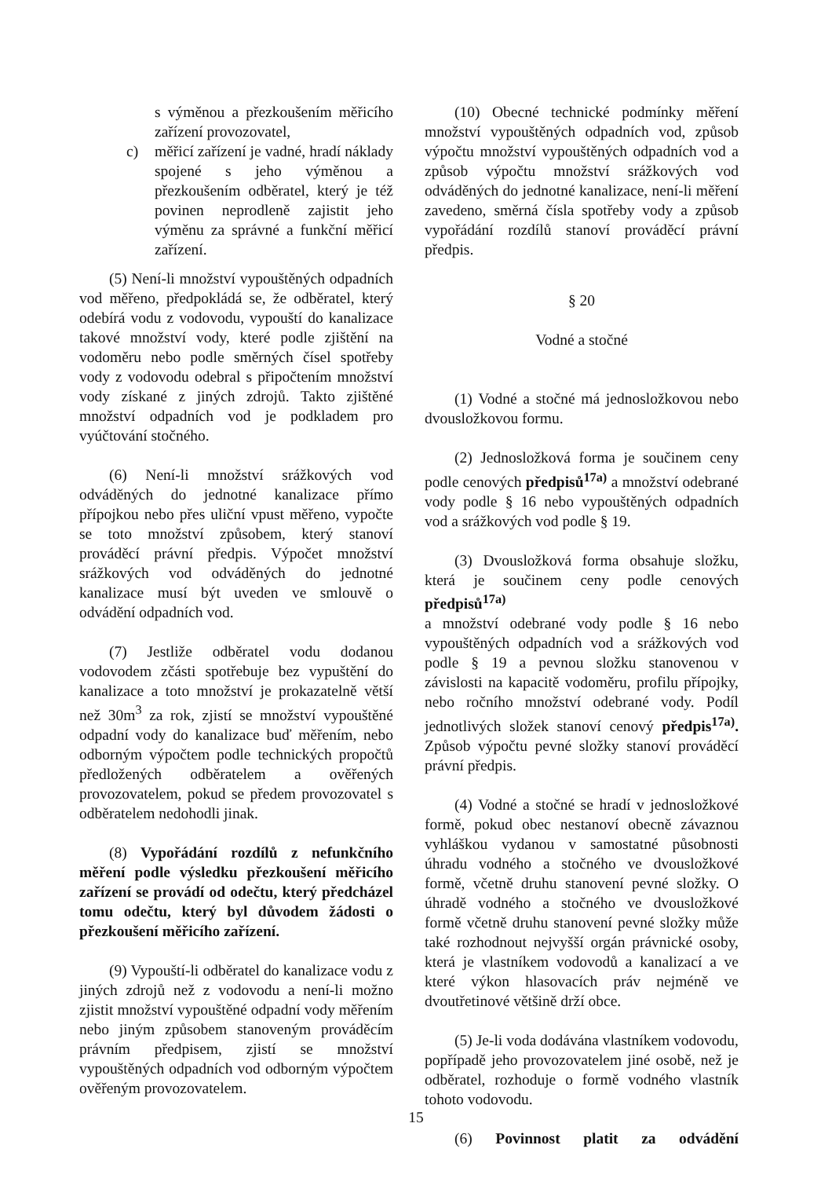s výměnou a přezkoušením měřicího zařízení provozovatel,
c) měřicí zařízení je vadné, hradí náklady spojené s jeho výměnou a přezkoušením odběratel, který je též povinen neprodleně zajistit jeho výměnu za správné a funkční měřicí zařízení.
(5) Není-li množství vypouštěných odpadních vod měřeno, předpokládá se, že odběratel, který odebírá vodu z vodovodu, vypouští do kanalizace takové množství vody, které podle zjištění na vodoměru nebo podle směrných čísel spotřeby vody z vodovodu odebral s připočtením množství vody získané z jiných zdrojů. Takto zjištěné množství odpadních vod je podkladem pro vyúčtování stočného.
(6) Není-li množství srážkových vod odváděných do jednotné kanalizace přímo přípojkou nebo přes uliční vpust měřeno, vypočte se toto množství způsobem, který stanoví prováděcí právní předpis. Výpočet množství srážkových vod odváděných do jednotné kanalizace musí být uveden ve smlouvě o odvádění odpadních vod.
(7) Jestliže odběratel vodu dodanou vodovodem zčásti spotřebuje bez vypuštění do kanalizace a toto množství je prokazatelně větší než 30m<sup>3</sup> za rok, zjistí se množství vypouštěné odpadní vody do kanalizace buď měřením, nebo odborným výpočtem podle technických propočtů předložených odběratelem a ověřených provozovatelem, pokud se předem provozovatel s odběratelem nedohodli jinak.
(8) Vypořádání rozdílů z nefunkčního měření podle výsledku přezkoušení měřicího zařízení se provádí od odečtu, který předcházel tomu odečtu, který byl důvodem žádosti o přezkoušení měřicího zařízení.
(9) Vypouští-li odběratel do kanalizace vodu z jiných zdrojů než z vodovodu a není-li možno zjistit množství vypouštěné odpadní vody měřením nebo jiným způsobem stanoveným prováděcím právním předpisem, zjistí se množství vypouštěných odpadních vod odborným výpočtem ověřeným provozovatelem.
(10) Obecné technické podmínky měření množství vypouštěných odpadních vod, způsob výpočtu množství vypouštěných odpadních vod a způsob výpočtu množství srážkových vod odváděných do jednotné kanalizace, není-li měření zavedeno, směrná čísla spotřeby vody a způsob vypořádání rozdílů stanoví prováděcí právní předpis.
§ 20
Vodné a stočné
(1) Vodné a stočné má jednosložkovou nebo dvousložkovou formu.
(2) Jednosložková forma je součinem ceny podle cenových předpisů<sup>17a)</sup> a množství odebrané vody podle § 16 nebo vypouštěných odpadních vod a srážkových vod podle § 19.
(3) Dvousložková forma obsahuje složku, která je součinem ceny podle cenových předpisů<sup>17a)</sup>
a množství odebrané vody podle § 16 nebo vypouštěných odpadních vod a srážkových vod podle § 19 a pevnou složku stanovenou v závislosti na kapacitě vodoměru, profilu přípojky, nebo ročního množství odebrané vody. Podíl jednotlivých složek stanoví cenový předpis<sup>17a)</sup>. Způsob výpočtu pevné složky stanoví prováděcí právní předpis.
(4) Vodné a stočné se hradí v jednosložkové formě, pokud obec nestanoví obecně závaznou vyhláškou vydanou v samostatné působnosti úhradu vodného a stočného ve dvousložkové formě, včetně druhu stanovení pevné složky. O úhradě vodného a stočného ve dvousložkové formě včetně druhu stanovení pevné složky může také rozhodnout nejvyšší orgán právnické osoby, která je vlastníkem vodovodů a kanalizací a ve které výkon hlasovacích práv nejméně ve dvoutřetinové většině drží obce.
(5) Je-li voda dodávána vlastníkem vodovodu, popřípadě jeho provozovatelem jiné osobě, než je odběratel, rozhoduje o formě vodného vlastník tohoto vodovodu.
(6) Povinnost platit za odvádění
15